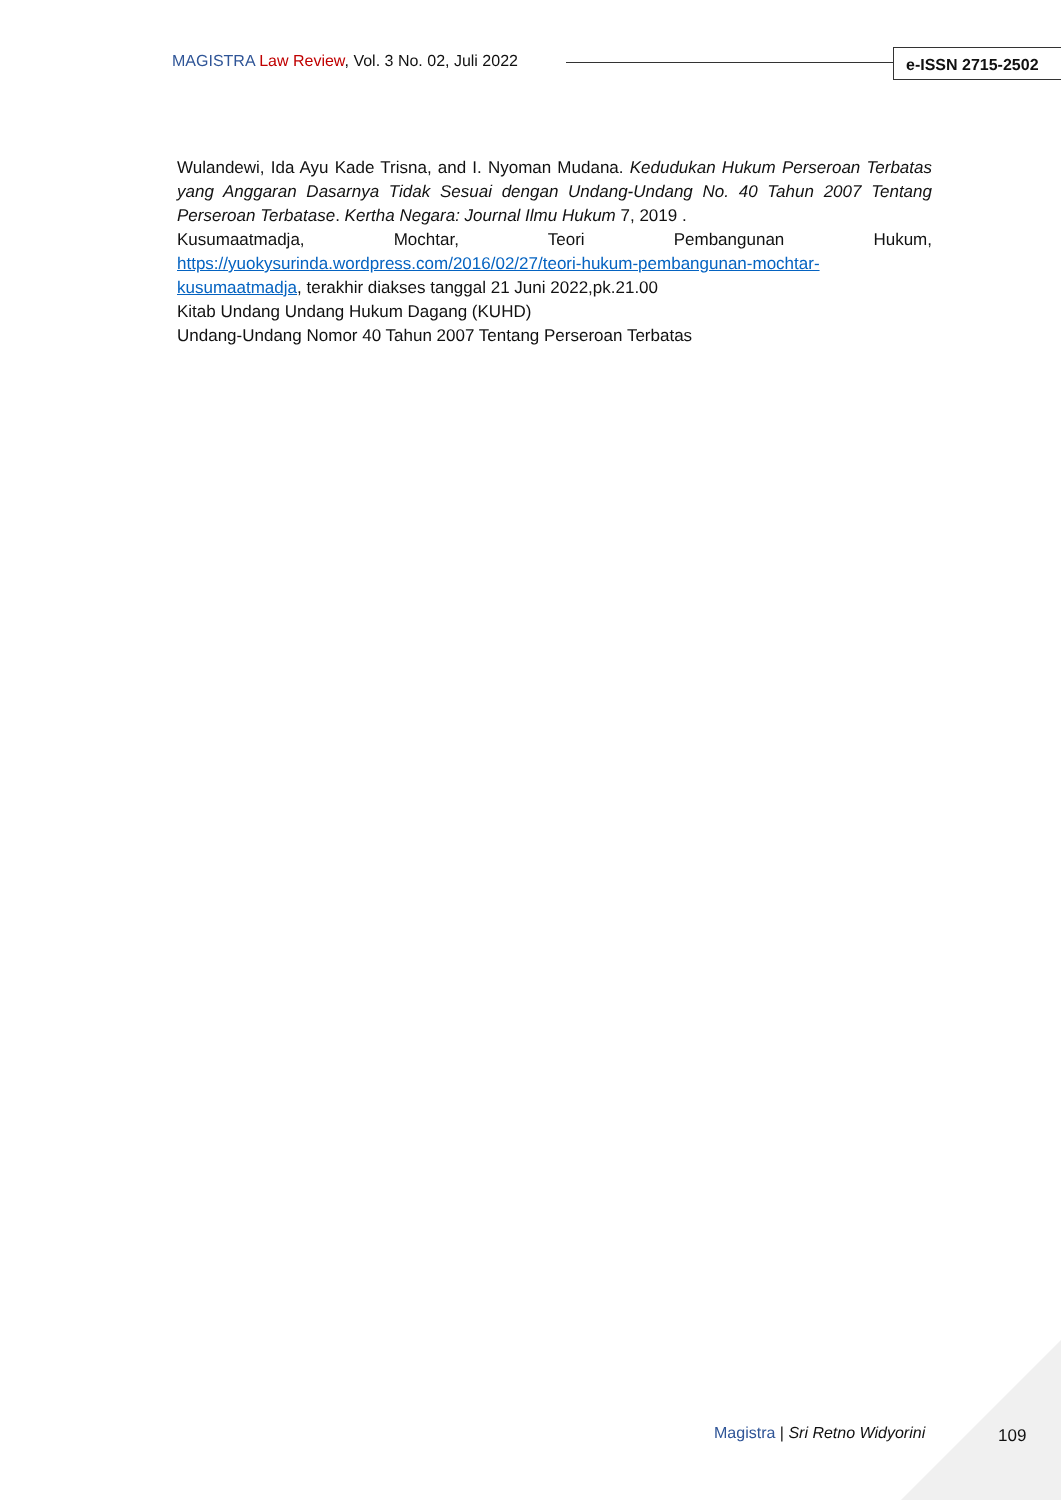MAGISTRA Law Review, Vol. 3 No. 02, Juli 2022
e-ISSN 2715-2502
Wulandewi, Ida Ayu Kade Trisna, and I. Nyoman Mudana. Kedudukan Hukum Perseroan Terbatas yang Anggaran Dasarnya Tidak Sesuai dengan Undang-Undang No. 40 Tahun 2007 Tentang Perseroan Terbatase. Kertha Negara: Journal Ilmu Hukum 7, 2019 .
Kusumaatmadja, Mochtar, Teori Pembangunan Hukum,
https://yuokysurinda.wordpress.com/2016/02/27/teori-hukum-pembangunan-mochtar-kusumaatmadja, terakhir diakses tanggal 21 Juni 2022,pk.21.00
Kitab Undang Undang Hukum Dagang (KUHD)
Undang-Undang Nomor 40 Tahun 2007 Tentang Perseroan Terbatas
Magistra | Sri Retno Widyorini 109